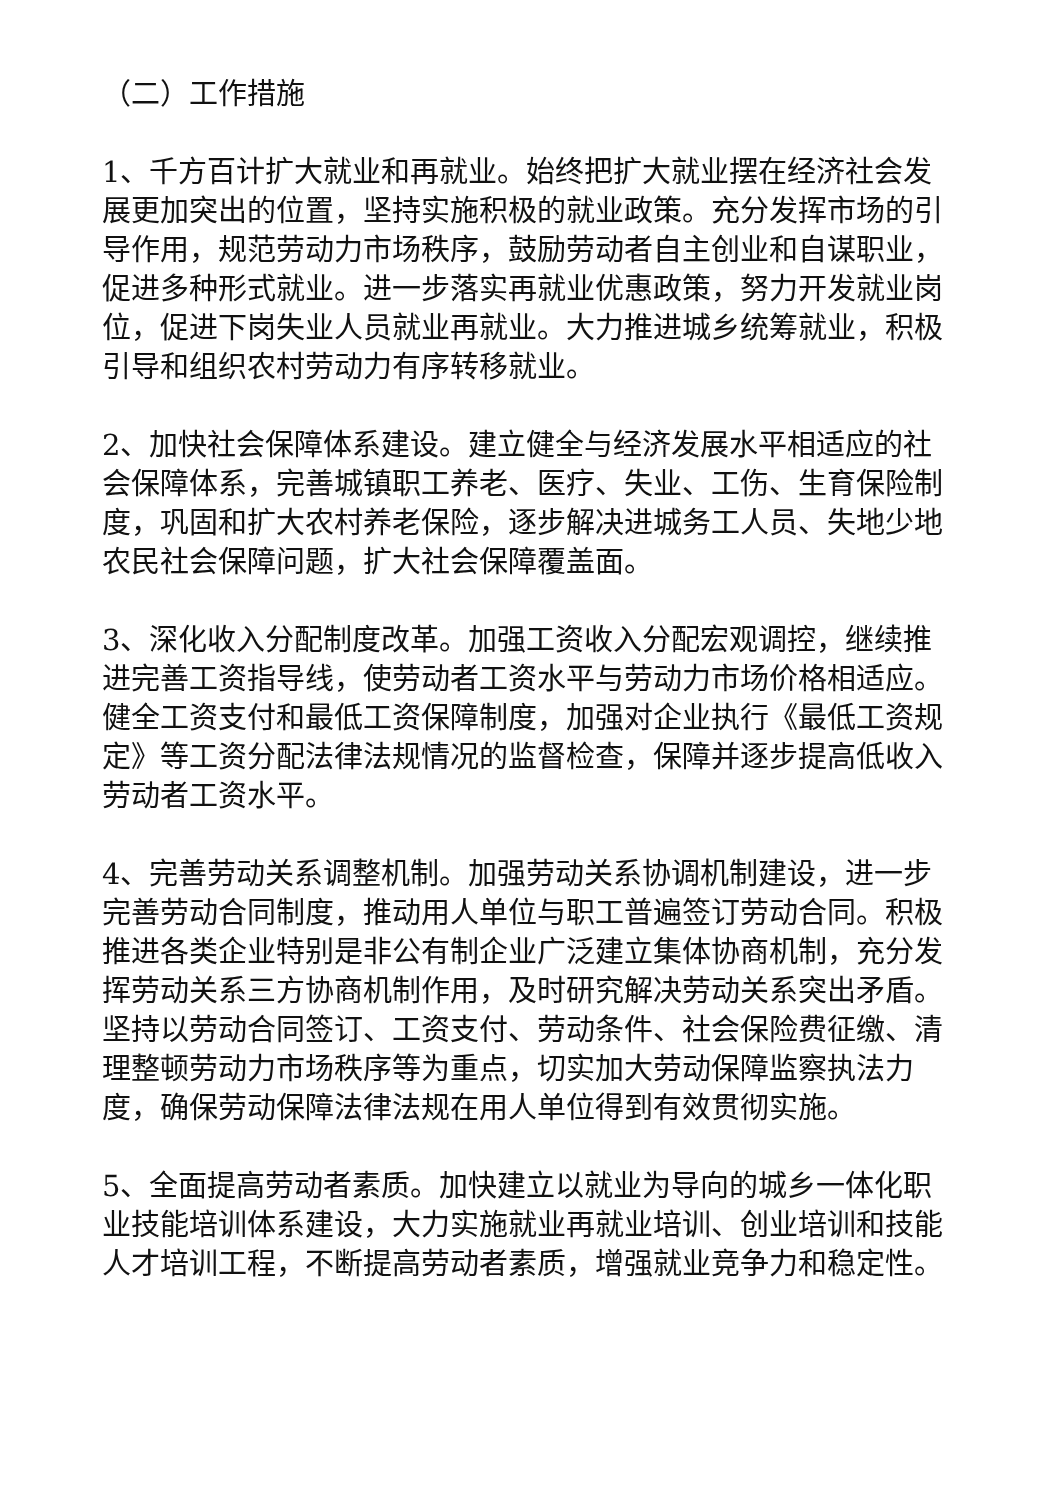（二）工作措施
1、千方百计扩大就业和再就业。始终把扩大就业摆在经济社会发展更加突出的位置，坚持实施积极的就业政策。充分发挥市场的引导作用，规范劳动力市场秩序，鼓励劳动者自主创业和自谋职业，促进多种形式就业。进一步落实再就业优惠政策，努力开发就业岗位，促进下岗失业人员就业再就业。大力推进城乡统筹就业，积极引导和组织农村劳动力有序转移就业。
2、加快社会保障体系建设。建立健全与经济发展水平相适应的社会保障体系，完善城镇职工养老、医疗、失业、工伤、生育保险制度，巩固和扩大农村养老保险，逐步解决进城务工人员、失地少地农民社会保障问题，扩大社会保障覆盖面。
3、深化收入分配制度改革。加强工资收入分配宏观调控，继续推进完善工资指导线，使劳动者工资水平与劳动力市场价格相适应。健全工资支付和最低工资保障制度，加强对企业执行《最低工资规定》等工资分配法律法规情况的监督检查，保障并逐步提高低收入劳动者工资水平。
4、完善劳动关系调整机制。加强劳动关系协调机制建设，进一步完善劳动合同制度，推动用人单位与职工普遍签订劳动合同。积极推进各类企业特别是非公有制企业广泛建立集体协商机制，充分发挥劳动关系三方协商机制作用，及时研究解决劳动关系突出矛盾。坚持以劳动合同签订、工资支付、劳动条件、社会保险费征缴、清理整顿劳动力市场秩序等为重点，切实加大劳动保障监察执法力度，确保劳动保障法律法规在用人单位得到有效贯彻实施。
5、全面提高劳动者素质。加快建立以就业为导向的城乡一体化职业技能培训体系建设，大力实施就业再就业培训、创业培训和技能人才培训工程，不断提高劳动者素质，增强就业竞争力和稳定性。